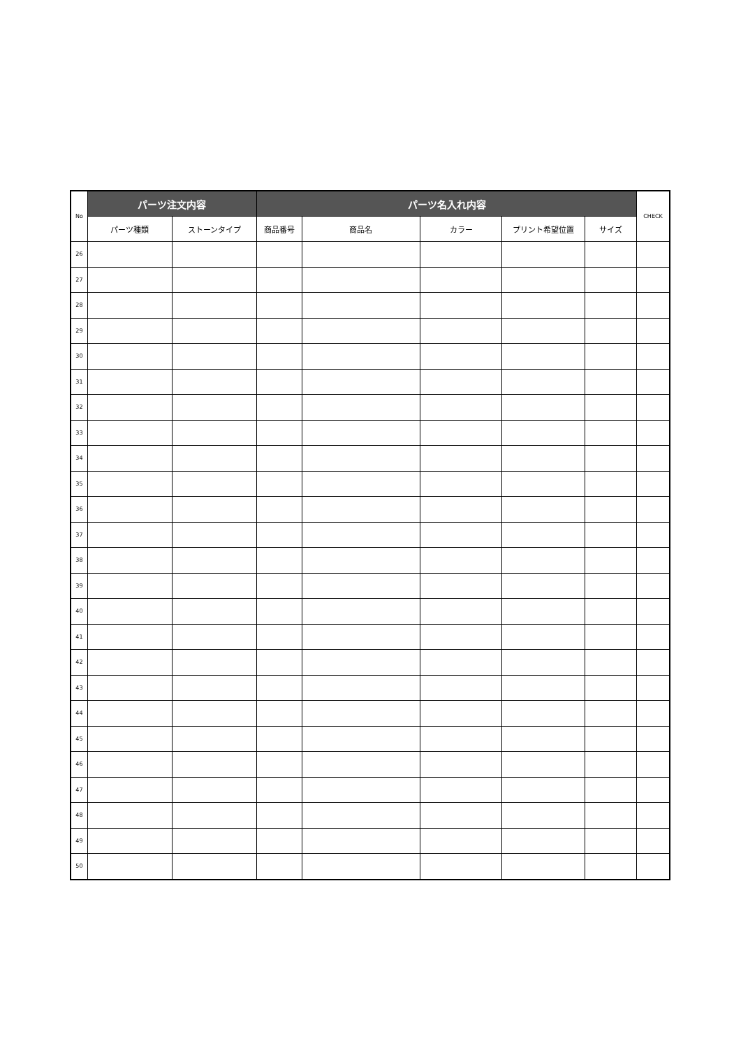| No | パーツ注文内容 | | パーツ名入れ内容 | | | | | CHECK |
| --- | --- | --- | --- | --- | --- | --- | --- | --- |
| | パーツ種類 | ストーンタイプ | 商品番号 | 商品名 | カラー | プリント希望位置 | サイズ | |
| 26 | | | | | | | | |
| 27 | | | | | | | | |
| 28 | | | | | | | | |
| 29 | | | | | | | | |
| 30 | | | | | | | | |
| 31 | | | | | | | | |
| 32 | | | | | | | | |
| 33 | | | | | | | | |
| 34 | | | | | | | | |
| 35 | | | | | | | | |
| 36 | | | | | | | | |
| 37 | | | | | | | | |
| 38 | | | | | | | | |
| 39 | | | | | | | | |
| 40 | | | | | | | | |
| 41 | | | | | | | | |
| 42 | | | | | | | | |
| 43 | | | | | | | | |
| 44 | | | | | | | | |
| 45 | | | | | | | | |
| 46 | | | | | | | | |
| 47 | | | | | | | | |
| 48 | | | | | | | | |
| 49 | | | | | | | | |
| 50 | | | | | | | | |